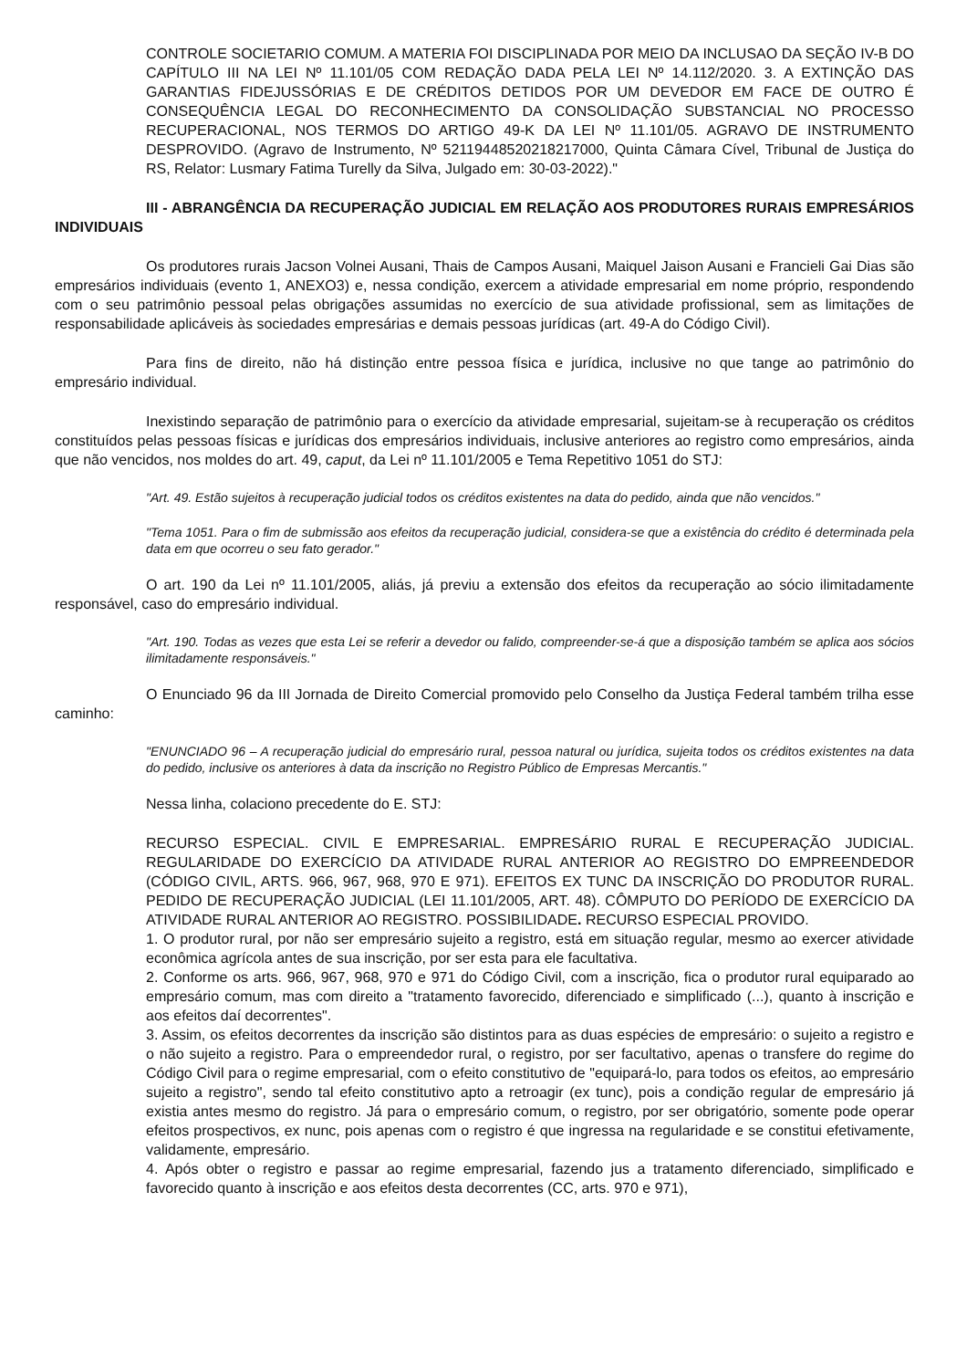CONTROLE SOCIETARIO COMUM. A MATERIA FOI DISCIPLINADA POR MEIO DA INCLUSAO DA SEÇÃO IV-B DO CAPÍTULO III NA LEI Nº 11.101/05 COM REDAÇÃO DADA PELA LEI Nº 14.112/2020. 3. A EXTINÇÃO DAS GARANTIAS FIDEJUSSÓRIAS E DE CRÉDITOS DETIDOS POR UM DEVEDOR EM FACE DE OUTRO É CONSEQUÊNCIA LEGAL DO RECONHECIMENTO DA CONSOLIDAÇÃO SUBSTANCIAL NO PROCESSO RECUPERACIONAL, NOS TERMOS DO ARTIGO 49-K DA LEI Nº 11.101/05. AGRAVO DE INSTRUMENTO DESPROVIDO. (Agravo de Instrumento, Nº 52119448520218217000, Quinta Câmara Cível, Tribunal de Justiça do RS, Relator: Lusmary Fatima Turelly da Silva, Julgado em: 30-03-2022)."
III - ABRANGÊNCIA DA RECUPERAÇÃO JUDICIAL EM RELAÇÃO AOS PRODUTORES RURAIS EMPRESÁRIOS INDIVIDUAIS
Os produtores rurais Jacson Volnei Ausani, Thais de Campos Ausani, Maiquel Jaison Ausani e Francieli Gai Dias são empresários individuais (evento 1, ANEXO3) e, nessa condição, exercem a atividade empresarial em nome próprio, respondendo com o seu patrimônio pessoal pelas obrigações assumidas no exercício de sua atividade profissional, sem as limitações de responsabilidade aplicáveis às sociedades empresárias e demais pessoas jurídicas (art. 49-A do Código Civil).
Para fins de direito, não há distinção entre pessoa física e jurídica, inclusive no que tange ao patrimônio do empresário individual.
Inexistindo separação de patrimônio para o exercício da atividade empresarial, sujeitam-se à recuperação os créditos constituídos pelas pessoas físicas e jurídicas dos empresários individuais, inclusive anteriores ao registro como empresários, ainda que não vencidos, nos moldes do art. 49, caput, da Lei nº 11.101/2005 e Tema Repetitivo 1051 do STJ:
"Art. 49. Estão sujeitos à recuperação judicial todos os créditos existentes na data do pedido, ainda que não vencidos."
"Tema 1051. Para o fim de submissão aos efeitos da recuperação judicial, considera-se que a existência do crédito é determinada pela data em que ocorreu o seu fato gerador."
O art. 190 da Lei nº 11.101/2005, aliás, já previu a extensão dos efeitos da recuperação ao sócio ilimitadamente responsável, caso do empresário individual.
"Art. 190. Todas as vezes que esta Lei se referir a devedor ou falido, compreender-se-á que a disposição também se aplica aos sócios ilimitadamente responsáveis."
O Enunciado 96 da III Jornada de Direito Comercial promovido pelo Conselho da Justiça Federal também trilha esse caminho:
"ENUNCIADO 96 – A recuperação judicial do empresário rural, pessoa natural ou jurídica, sujeita todos os créditos existentes na data do pedido, inclusive os anteriores à data da inscrição no Registro Público de Empresas Mercantis."
Nessa linha, colaciono precedente do E. STJ:
RECURSO ESPECIAL. CIVIL E EMPRESARIAL. EMPRESÁRIO RURAL E RECUPERAÇÃO JUDICIAL. REGULARIDADE DO EXERCÍCIO DA ATIVIDADE RURAL ANTERIOR AO REGISTRO DO EMPREENDEDOR (CÓDIGO CIVIL, ARTS. 966, 967, 968, 970 E 971). EFEITOS EX TUNC DA INSCRIÇÃO DO PRODUTOR RURAL. PEDIDO DE RECUPERAÇÃO JUDICIAL (LEI 11.101/2005, ART. 48). CÔMPUTO DO PERÍODO DE EXERCÍCIO DA ATIVIDADE RURAL ANTERIOR AO REGISTRO. POSSIBILIDADE. RECURSO ESPECIAL PROVIDO.
1. O produtor rural, por não ser empresário sujeito a registro, está em situação regular, mesmo ao exercer atividade econômica agrícola antes de sua inscrição, por ser esta para ele facultativa.
2. Conforme os arts. 966, 967, 968, 970 e 971 do Código Civil, com a inscrição, fica o produtor rural equiparado ao empresário comum, mas com direito a "tratamento favorecido, diferenciado e simplificado (...), quanto à inscrição e aos efeitos daí decorrentes".
3. Assim, os efeitos decorrentes da inscrição são distintos para as duas espécies de empresário: o sujeito a registro e o não sujeito a registro. Para o empreendedor rural, o registro, por ser facultativo, apenas o transfere do regime do Código Civil para o regime empresarial, com o efeito constitutivo de "equipará-lo, para todos os efeitos, ao empresário sujeito a registro", sendo tal efeito constitutivo apto a retroagir (ex tunc), pois a condição regular de empresário já existia antes mesmo do registro. Já para o empresário comum, o registro, por ser obrigatório, somente pode operar efeitos prospectivos, ex nunc, pois apenas com o registro é que ingressa na regularidade e se constitui efetivamente, validamente, empresário.
4. Após obter o registro e passar ao regime empresarial, fazendo jus a tratamento diferenciado, simplificado e favorecido quanto à inscrição e aos efeitos desta decorrentes (CC, arts. 970 e 971),